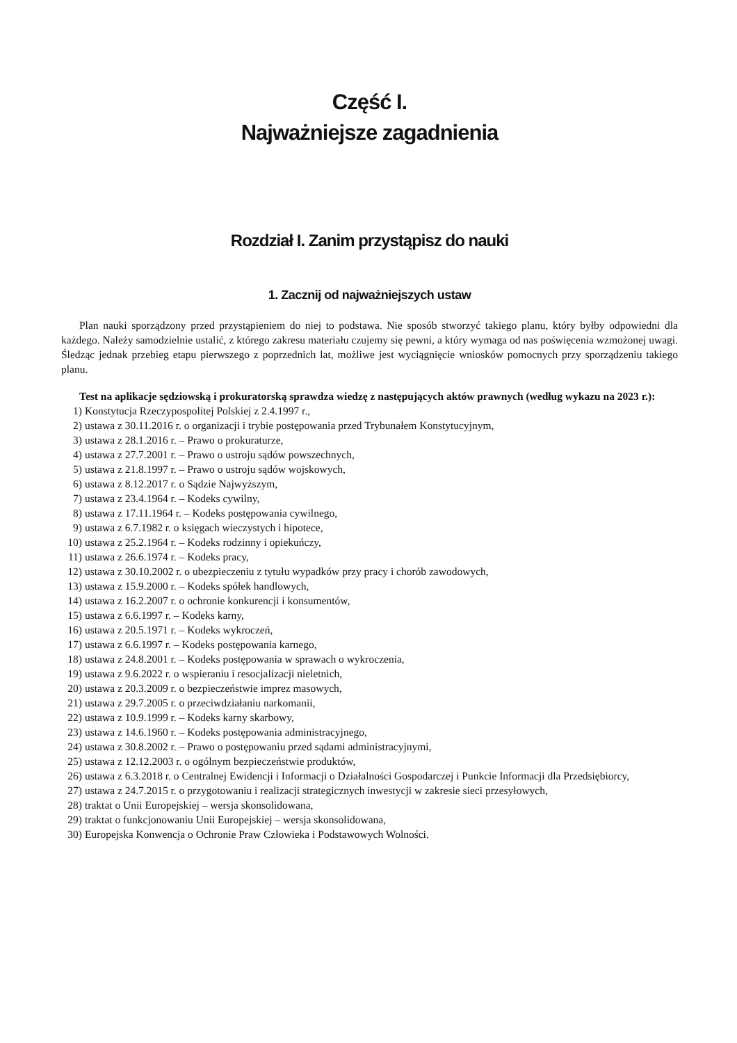Część I.
Najważniejsze zagadnienia
Rozdział I. Zanim przystąpisz do nauki
1. Zacznij od najważniejszych ustaw
Plan nauki sporządzony przed przystąpieniem do niej to podstawa. Nie sposób stworzyć takiego planu, który byłby odpowiedni dla każdego. Należy samodzielnie ustalić, z którego zakresu materiału czujemy się pewni, a który wymaga od nas poświęcenia wzmożonej uwagi. Śledząc jednak przebieg etapu pierwszego z poprzednich lat, możliwe jest wyciągnięcie wniosków pomocnych przy sporządzeniu takiego planu.
Test na aplikacje sędziowską i prokuratorską sprawdza wiedzę z następujących aktów prawnych (według wykazu na 2023 r.):
1) Konstytucja Rzeczypospolitej Polskiej z 2.4.1997 r.,
2) ustawa z 30.11.2016 r. o organizacji i trybie postępowania przed Trybunałem Konstytucyjnym,
3) ustawa z 28.1.2016 r. – Prawo o prokuraturze,
4) ustawa z 27.7.2001 r. – Prawo o ustroju sądów powszechnych,
5) ustawa z 21.8.1997 r. – Prawo o ustroju sądów wojskowych,
6) ustawa z 8.12.2017 r. o Sądzie Najwyższym,
7) ustawa z 23.4.1964 r. – Kodeks cywilny,
8) ustawa z 17.11.1964 r. – Kodeks postępowania cywilnego,
9) ustawa z 6.7.1982 r. o księgach wieczystych i hipotece,
10) ustawa z 25.2.1964 r. – Kodeks rodzinny i opiekuńczy,
11) ustawa z 26.6.1974 r. – Kodeks pracy,
12) ustawa z 30.10.2002 r. o ubezpieczeniu z tytułu wypadków przy pracy i chorób zawodowych,
13) ustawa z 15.9.2000 r. – Kodeks spółek handlowych,
14) ustawa z 16.2.2007 r. o ochronie konkurencji i konsumentów,
15) ustawa z 6.6.1997 r. – Kodeks karny,
16) ustawa z 20.5.1971 r. – Kodeks wykroczeń,
17) ustawa z 6.6.1997 r. – Kodeks postępowania karnego,
18) ustawa z 24.8.2001 r. – Kodeks postępowania w sprawach o wykroczenia,
19) ustawa z 9.6.2022 r. o wspieraniu i resocjalizacji nieletnich,
20) ustawa z 20.3.2009 r. o bezpieczeństwie imprez masowych,
21) ustawa z 29.7.2005 r. o przeciwdziałaniu narkomanii,
22) ustawa z 10.9.1999 r. – Kodeks karny skarbowy,
23) ustawa z 14.6.1960 r. – Kodeks postępowania administracyjnego,
24) ustawa z 30.8.2002 r. – Prawo o postępowaniu przed sądami administracyjnymi,
25) ustawa z 12.12.2003 r. o ogólnym bezpieczeństwie produktów,
26) ustawa z 6.3.2018 r. o Centralnej Ewidencji i Informacji o Działalności Gospodarczej i Punkcie Informacji dla Przedsiębiorcy,
27) ustawa z 24.7.2015 r. o przygotowaniu i realizacji strategicznych inwestycji w zakresie sieci przesyłowych,
28) traktat o Unii Europejskiej – wersja skonsolidowana,
29) traktat o funkcjonowaniu Unii Europejskiej – wersja skonsolidowana,
30) Europejska Konwencja o Ochronie Praw Człowieka i Podstawowych Wolności.